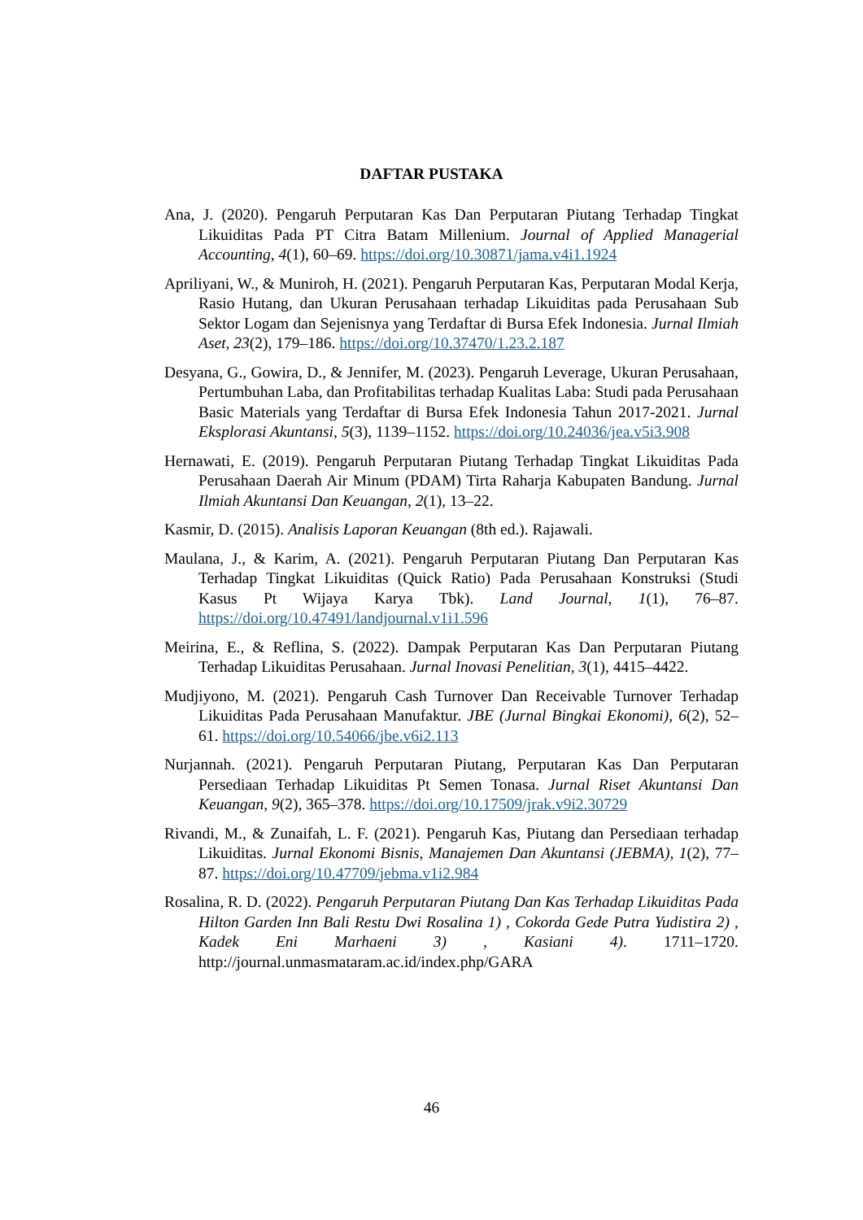DAFTAR PUSTAKA
Ana, J. (2020). Pengaruh Perputaran Kas Dan Perputaran Piutang Terhadap Tingkat Likuiditas Pada PT Citra Batam Millenium. Journal of Applied Managerial Accounting, 4(1), 60–69. https://doi.org/10.30871/jama.v4i1.1924
Apriliyani, W., & Muniroh, H. (2021). Pengaruh Perputaran Kas, Perputaran Modal Kerja, Rasio Hutang, dan Ukuran Perusahaan terhadap Likuiditas pada Perusahaan Sub Sektor Logam dan Sejenisnya yang Terdaftar di Bursa Efek Indonesia. Jurnal Ilmiah Aset, 23(2), 179–186. https://doi.org/10.37470/1.23.2.187
Desyana, G., Gowira, D., & Jennifer, M. (2023). Pengaruh Leverage, Ukuran Perusahaan, Pertumbuhan Laba, dan Profitabilitas terhadap Kualitas Laba: Studi pada Perusahaan Basic Materials yang Terdaftar di Bursa Efek Indonesia Tahun 2017-2021. Jurnal Eksplorasi Akuntansi, 5(3), 1139–1152. https://doi.org/10.24036/jea.v5i3.908
Hernawati, E. (2019). Pengaruh Perputaran Piutang Terhadap Tingkat Likuiditas Pada Perusahaan Daerah Air Minum (PDAM) Tirta Raharja Kabupaten Bandung. Jurnal Ilmiah Akuntansi Dan Keuangan, 2(1), 13–22.
Kasmir, D. (2015). Analisis Laporan Keuangan (8th ed.). Rajawali.
Maulana, J., & Karim, A. (2021). Pengaruh Perputaran Piutang Dan Perputaran Kas Terhadap Tingkat Likuiditas (Quick Ratio) Pada Perusahaan Konstruksi (Studi Kasus Pt Wijaya Karya Tbk). Land Journal, 1(1), 76–87. https://doi.org/10.47491/landjournal.v1i1.596
Meirina, E., & Reflina, S. (2022). Dampak Perputaran Kas Dan Perputaran Piutang Terhadap Likuiditas Perusahaan. Jurnal Inovasi Penelitian, 3(1), 4415–4422.
Mudjiyono, M. (2021). Pengaruh Cash Turnover Dan Receivable Turnover Terhadap Likuiditas Pada Perusahaan Manufaktur. JBE (Jurnal Bingkai Ekonomi), 6(2), 52–61. https://doi.org/10.54066/jbe.v6i2.113
Nurjannah. (2021). Pengaruh Perputaran Piutang, Perputaran Kas Dan Perputaran Persediaan Terhadap Likuiditas Pt Semen Tonasa. Jurnal Riset Akuntansi Dan Keuangan, 9(2), 365–378. https://doi.org/10.17509/jrak.v9i2.30729
Rivandi, M., & Zunaifah, L. F. (2021). Pengaruh Kas, Piutang dan Persediaan terhadap Likuiditas. Jurnal Ekonomi Bisnis, Manajemen Dan Akuntansi (JEBMA), 1(2), 77–87. https://doi.org/10.47709/jebma.v1i2.984
Rosalina, R. D. (2022). Pengaruh Perputaran Piutang Dan Kas Terhadap Likuiditas Pada Hilton Garden Inn Bali Restu Dwi Rosalina 1) , Cokorda Gede Putra Yudistira 2) , Kadek Eni Marhaeni 3) , Kasiani 4). 1711–1720. http://journal.unmasmataram.ac.id/index.php/GARA
46